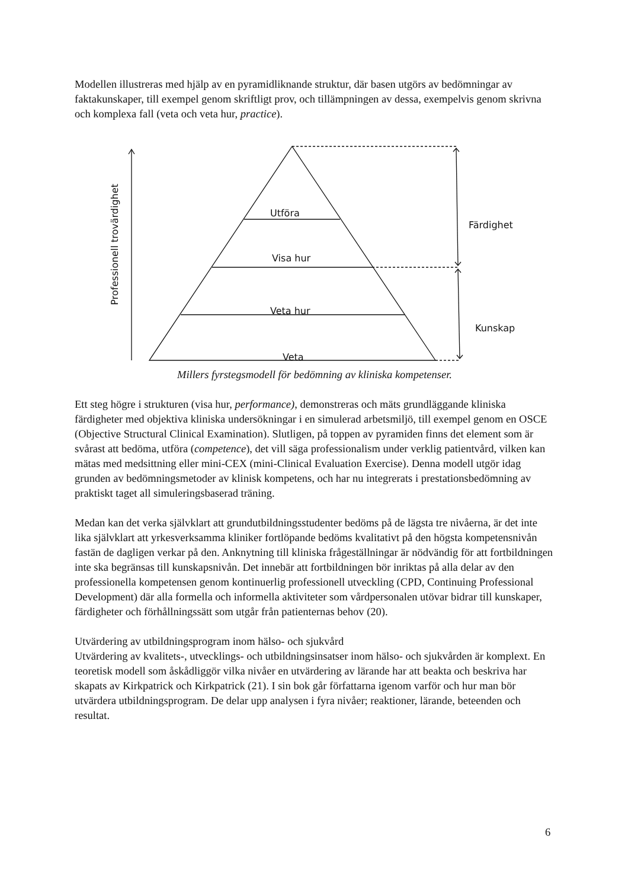Modellen illustreras med hjälp av en pyramidliknande struktur, där basen utgörs av bedömningar av faktakunskaper, till exempel genom skriftligt prov, och tillämpningen av dessa, exempelvis genom skrivna och komplexa fall (veta och veta hur, practice).
Utföra
Visa hur
Veta hur
Veta
Färdighet
Kunskap
Professionell trovärdighet
Millers fyrstegsmodell för bedömning av kliniska kompetenser.
Ett steg högre i strukturen (visa hur, performance), demonstreras och mäts grundläggande kliniska färdigheter med objektiva kliniska undersökningar i en simulerad arbetsmiljö, till exempel genom en OSCE (Objective Structural Clinical Examination). Slutligen, på toppen av pyramiden finns det element som är svårast att bedöma, utföra (competence), det vill säga professionalism under verklig patientvård, vilken kan mätas med medsittning eller mini-CEX (mini-Clinical Evaluation Exercise). Denna modell utgör idag grunden av bedömningsmetoder av klinisk kompetens, och har nu integrerats i prestationsbedömning av praktiskt taget all simuleringsbaserad träning.
Medan kan det verka självklart att grundutbildningsstudenter bedöms på de lägsta tre nivåerna, är det inte lika självklart att yrkesverksamma kliniker fortlöpande bedöms kvalitativt på den högsta kompetensnivån fastän de dagligen verkar på den. Anknytning till kliniska frågeställningar är nödvändig för att fortbildningen inte ska begränsas till kunskapsnivån. Det innebär att fortbildningen bör inriktas på alla delar av den professionella kompetensen genom kontinuerlig professionell utveckling (CPD, Continuing Professional Development) där alla formella och informella aktiviteter som vårdpersonalen utövar bidrar till kunskaper, färdigheter och förhållningssätt som utgår från patienternas behov (20).
Utvärdering av utbildningsprogram inom hälso- och sjukvård
Utvärdering av kvalitets-, utvecklings- och utbildningsinsatser inom hälso- och sjukvården är komplext. En teoretisk modell som åskådliggör vilka nivåer en utvärdering av lärande har att beakta och beskriva har skapats av Kirkpatrick och Kirkpatrick (21). I sin bok går författarna igenom varför och hur man bör utvärdera utbildningsprogram. De delar upp analysen i fyra nivåer; reaktioner, lärande, beteenden och resultat.
6